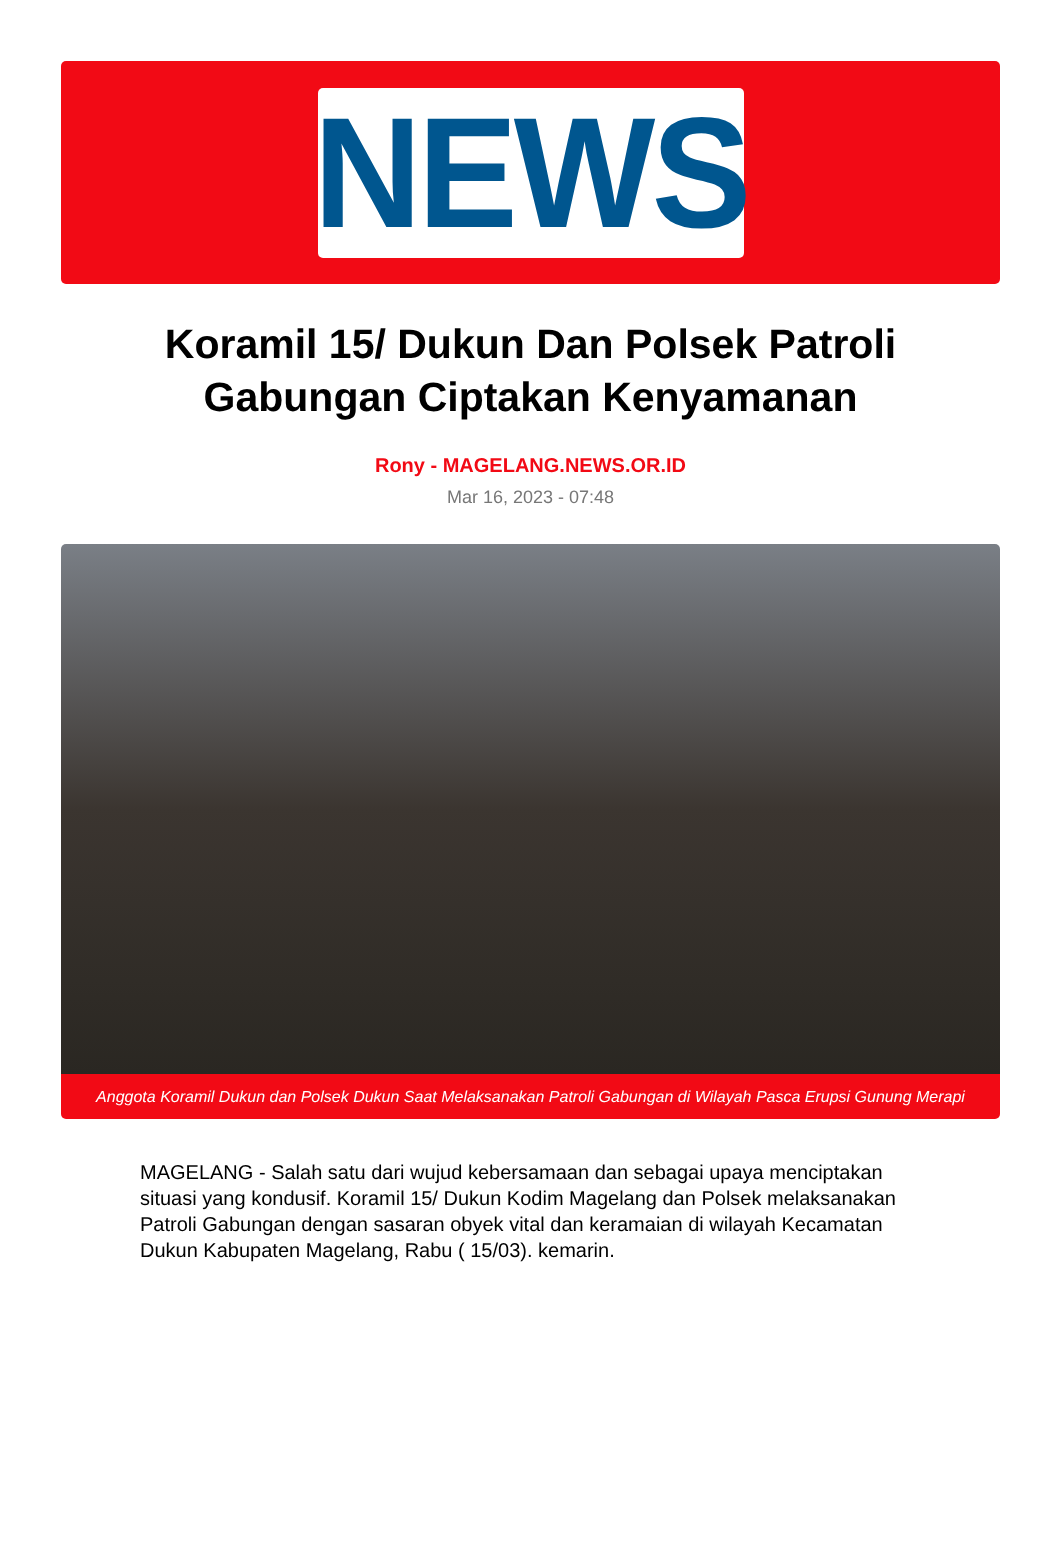NEWS
Koramil 15/ Dukun Dan Polsek Patroli Gabungan Ciptakan Kenyamanan
Rony - MAGELANG.NEWS.OR.ID
Mar 16, 2023 - 07:48
Anggota Koramil Dukun dan Polsek Dukun Saat Melaksanakan Patroli Gabungan di Wilayah Pasca Erupsi Gunung Merapi
MAGELANG - Salah satu dari wujud kebersamaan dan sebagai upaya menciptakan situasi yang kondusif. Koramil 15/ Dukun Kodim Magelang dan Polsek melaksanakan Patroli Gabungan dengan sasaran obyek vital dan keramaian di wilayah Kecamatan Dukun Kabupaten Magelang, Rabu ( 15/03). kemarin.